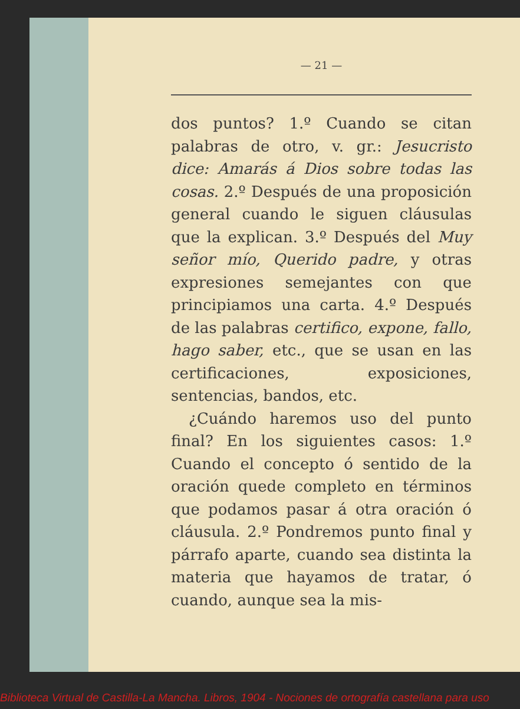— 21 —
dos puntos? 1.º Cuando se citan palabras de otro, v. gr.: Jesucristo dice: Amarás á Dios sobre todas las cosas. 2.º Después de una proposición general cuando le siguen cláusulas que la explican. 3.º Después del Muy señor mío, Querido padre, y otras expresiones semejantes con que principiamos una carta. 4.º Después de las palabras certifico, expone, fallo, hago saber, etc., que se usan en las certificaciones, exposiciones, sentencias, bandos, etc.
¿Cuándo haremos uso del punto final? En los siguientes casos: 1.º Cuando el concepto ó sentido de la oración quede completo en términos que podamos pasar á otra oración ó cláusula. 2.º Pondremos punto final y párrafo aparte, cuando sea distinta la materia que hayamos de tratar, ó cuando, aunque sea la mis-
Biblioteca Virtual de Castilla-La Mancha. Libros, 1904 - Nociones de ortografía castellana para uso